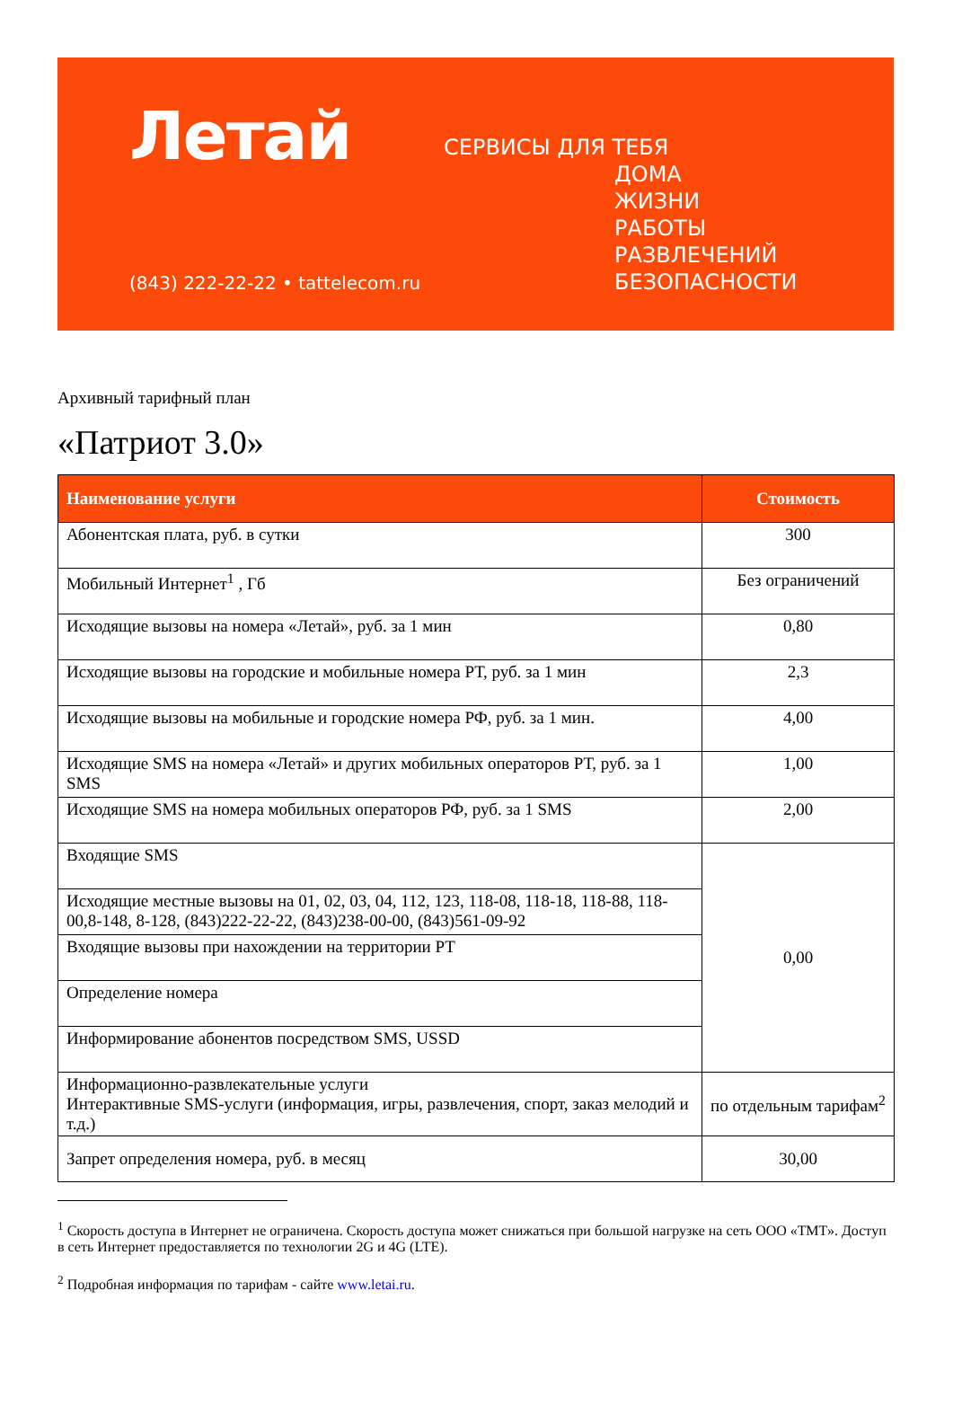Летай
(843) 222-22-22 • tattelecom.ru
СЕРВИСЫ ДЛЯ ТЕБЯ
ДОМА
ЖИЗНИ
РАБОТЫ
РАЗВЛЕЧЕНИЙ
БЕЗОПАСНОСТИ
Архивный тарифный план
«Патриот 3.0»
| Наименование услуги | Стоимость |
| --- | --- |
| Абонентская плата, руб. в сутки | 300 |
| Мобильный Интернет<sup>1</sup> , Гб | Без ограничений |
| Исходящие вызовы на номера «Летай», руб. за 1 мин | 0,80 |
| Исходящие вызовы на городские и мобильные номера РТ, руб. за 1 мин | 2,3 |
| Исходящие вызовы на мобильные и городские номера РФ, руб. за 1 мин. | 4,00 |
| Исходящие SMS на номера «Летай» и других мобильных операторов РТ, руб. за 1 SMS | 1,00 |
| Исходящие SMS на номера мобильных операторов РФ, руб. за 1 SMS | 2,00 |
| Входящие SMS | 0,00 |
| Исходящие местные вызовы на 01, 02, 03, 04, 112, 123, 118-08, 118-18, 118-88, 118-00,8-148, 8-128, (843)222-22-22, (843)238-00-00, (843)561-09-92 | |
| Входящие вызовы при нахождении на территории РТ | |
| Определение номера | |
| Информирование абонентов посредством SMS, USSD | |
| Информационно-развлекательные услуги Интерактивные SMS-услуги (информация, игры, развлечения, спорт, заказ мелодий и т.д.) | по отдельным тарифам<sup>2</sup> |
| Запрет определения номера, руб. в месяц | 30,00 |
<sup>1</sup> Скорость доступа в Интернет не ограничена. Скорость доступа может снижаться при большой нагрузке на сеть ООО «ТМТ». Доступ в сеть Интернет предоставляется по технологии 2G и 4G (LTE).
<sup>2</sup> Подробная информация по тарифам - сайте www.letai.ru.